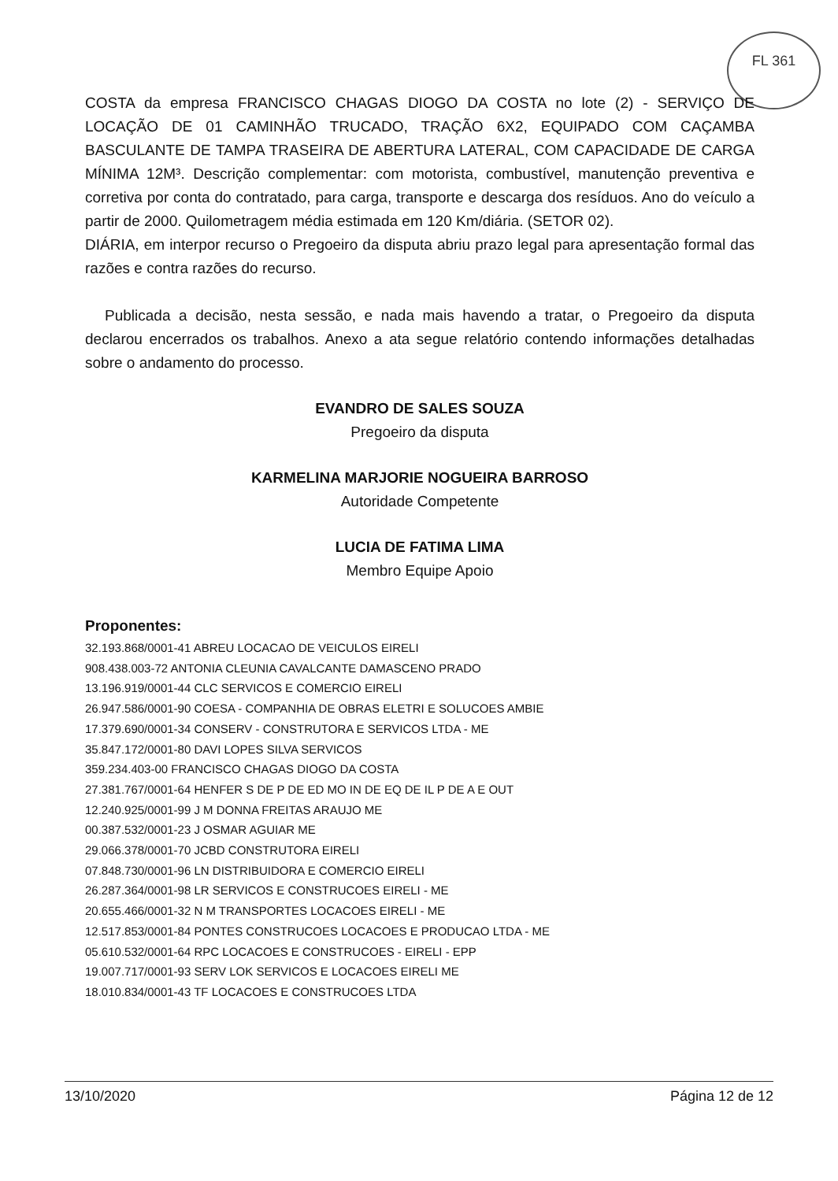FL 361
COSTA da empresa FRANCISCO CHAGAS DIOGO DA COSTA no lote (2) - SERVIÇO DE LOCAÇÃO DE 01 CAMINHÃO TRUCADO, TRAÇÃO 6X2, EQUIPADO COM CAÇAMBA BASCULANTE DE TAMPA TRASEIRA DE ABERTURA LATERAL, COM CAPACIDADE DE CARGA MÍNIMA 12M³. Descrição complementar: com motorista, combustível, manutenção preventiva e corretiva por conta do contratado, para carga, transporte e descarga dos resíduos. Ano do veículo a partir de 2000. Quilometragem média estimada em 120 Km/diária. (SETOR 02).
DIÁRIA, em interpor recurso o Pregoeiro da disputa abriu prazo legal para apresentação formal das razões e contra razões do recurso.
Publicada a decisão, nesta sessão, e nada mais havendo a tratar, o Pregoeiro da disputa declarou encerrados os trabalhos. Anexo a ata segue relatório contendo informações detalhadas sobre o andamento do processo.
EVANDRO DE SALES SOUZA
Pregoeiro da disputa
KARMELINA MARJORIE NOGUEIRA BARROSO
Autoridade Competente
LUCIA DE FATIMA LIMA
Membro Equipe Apoio
Proponentes:
32.193.868/0001-41 ABREU LOCACAO DE VEICULOS EIRELI
908.438.003-72 ANTONIA CLEUNIA CAVALCANTE DAMASCENO PRADO
13.196.919/0001-44 CLC SERVICOS E COMERCIO EIRELI
26.947.586/0001-90 COESA - COMPANHIA DE OBRAS ELETRI E SOLUCOES AMBIE
17.379.690/0001-34 CONSERV - CONSTRUTORA E SERVICOS LTDA - ME
35.847.172/0001-80 DAVI LOPES SILVA SERVICOS
359.234.403-00 FRANCISCO CHAGAS DIOGO DA COSTA
27.381.767/0001-64 HENFER S DE P DE ED MO IN DE EQ DE IL P DE A E OUT
12.240.925/0001-99 J M DONNA FREITAS ARAUJO ME
00.387.532/0001-23 J OSMAR AGUIAR ME
29.066.378/0001-70 JCBD CONSTRUTORA EIRELI
07.848.730/0001-96 LN DISTRIBUIDORA E COMERCIO EIRELI
26.287.364/0001-98 LR SERVICOS E CONSTRUCOES EIRELI - ME
20.655.466/0001-32 N M TRANSPORTES LOCACOES EIRELI - ME
12.517.853/0001-84 PONTES CONSTRUCOES LOCACOES E PRODUCAO LTDA - ME
05.610.532/0001-64 RPC LOCACOES E CONSTRUCOES - EIRELI - EPP
19.007.717/0001-93 SERV LOK SERVICOS E LOCACOES EIRELI ME
18.010.834/0001-43 TF LOCACOES E CONSTRUCOES LTDA
13/10/2020 Página 12 de 12